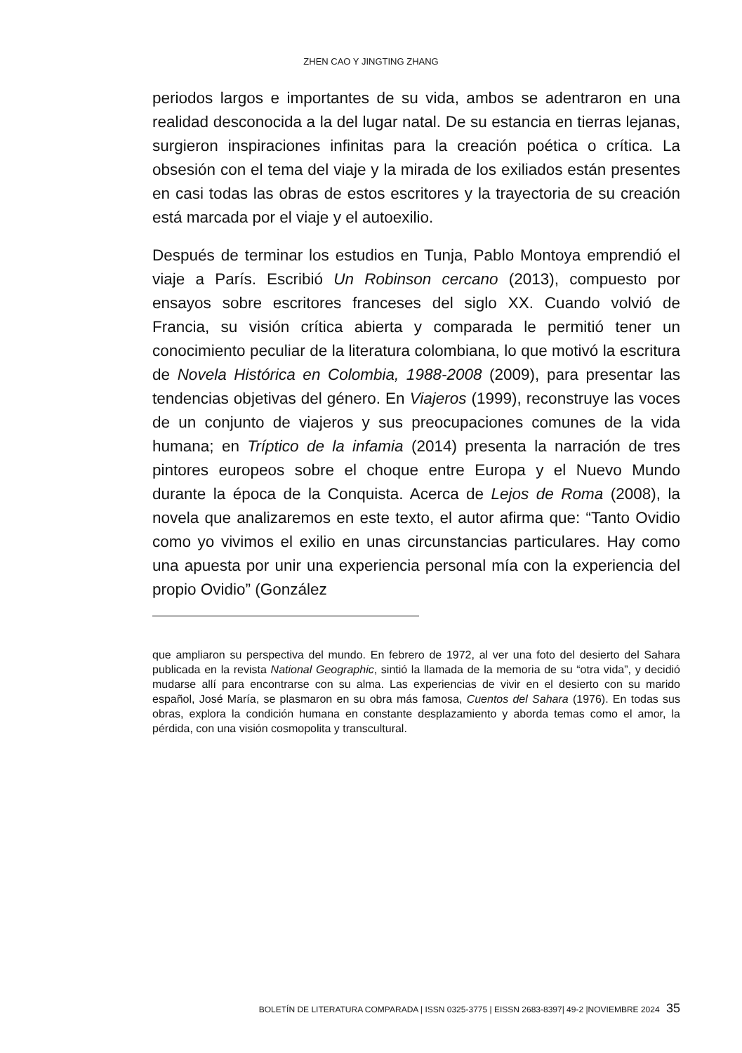ZHEN CAO Y JINGTING ZHANG
periodos largos e importantes de su vida, ambos se adentraron en una realidad desconocida a la del lugar natal. De su estancia en tierras lejanas, surgieron inspiraciones infinitas para la creación poética o crítica. La obsesión con el tema del viaje y la mirada de los exiliados están presentes en casi todas las obras de estos escritores y la trayectoria de su creación está marcada por el viaje y el autoexilio.
Después de terminar los estudios en Tunja, Pablo Montoya emprendió el viaje a París. Escribió Un Robinson cercano (2013), compuesto por ensayos sobre escritores franceses del siglo XX. Cuando volvió de Francia, su visión crítica abierta y comparada le permitió tener un conocimiento peculiar de la literatura colombiana, lo que motivó la escritura de Novela Histórica en Colombia, 1988-2008 (2009), para presentar las tendencias objetivas del género. En Viajeros (1999), reconstruye las voces de un conjunto de viajeros y sus preocupaciones comunes de la vida humana; en Tríptico de la infamia (2014) presenta la narración de tres pintores europeos sobre el choque entre Europa y el Nuevo Mundo durante la época de la Conquista. Acerca de Lejos de Roma (2008), la novela que analizaremos en este texto, el autor afirma que: “Tanto Ovidio como yo vivimos el exilio en unas circunstancias particulares. Hay como una apuesta por unir una experiencia personal mía con la experiencia del propio Ovidio” (González
que ampliaron su perspectiva del mundo. En febrero de 1972, al ver una foto del desierto del Sahara publicada en la revista National Geographic, sintió la llamada de la memoria de su “otra vida”, y decidió mudarse allí para encontrarse con su alma. Las experiencias de vivir en el desierto con su marido español, José María, se plasmaron en su obra más famosa, Cuentos del Sahara (1976). En todas sus obras, explora la condición humana en constante desplazamiento y aborda temas como el amor, la pérdida, con una visión cosmopolita y transcultural.
BOLETÍN DE LITERATURA COMPARADA | ISSN 0325-3775 | EISSN 2683-8397| 49-2 |NOVIEMBRE 2024 35